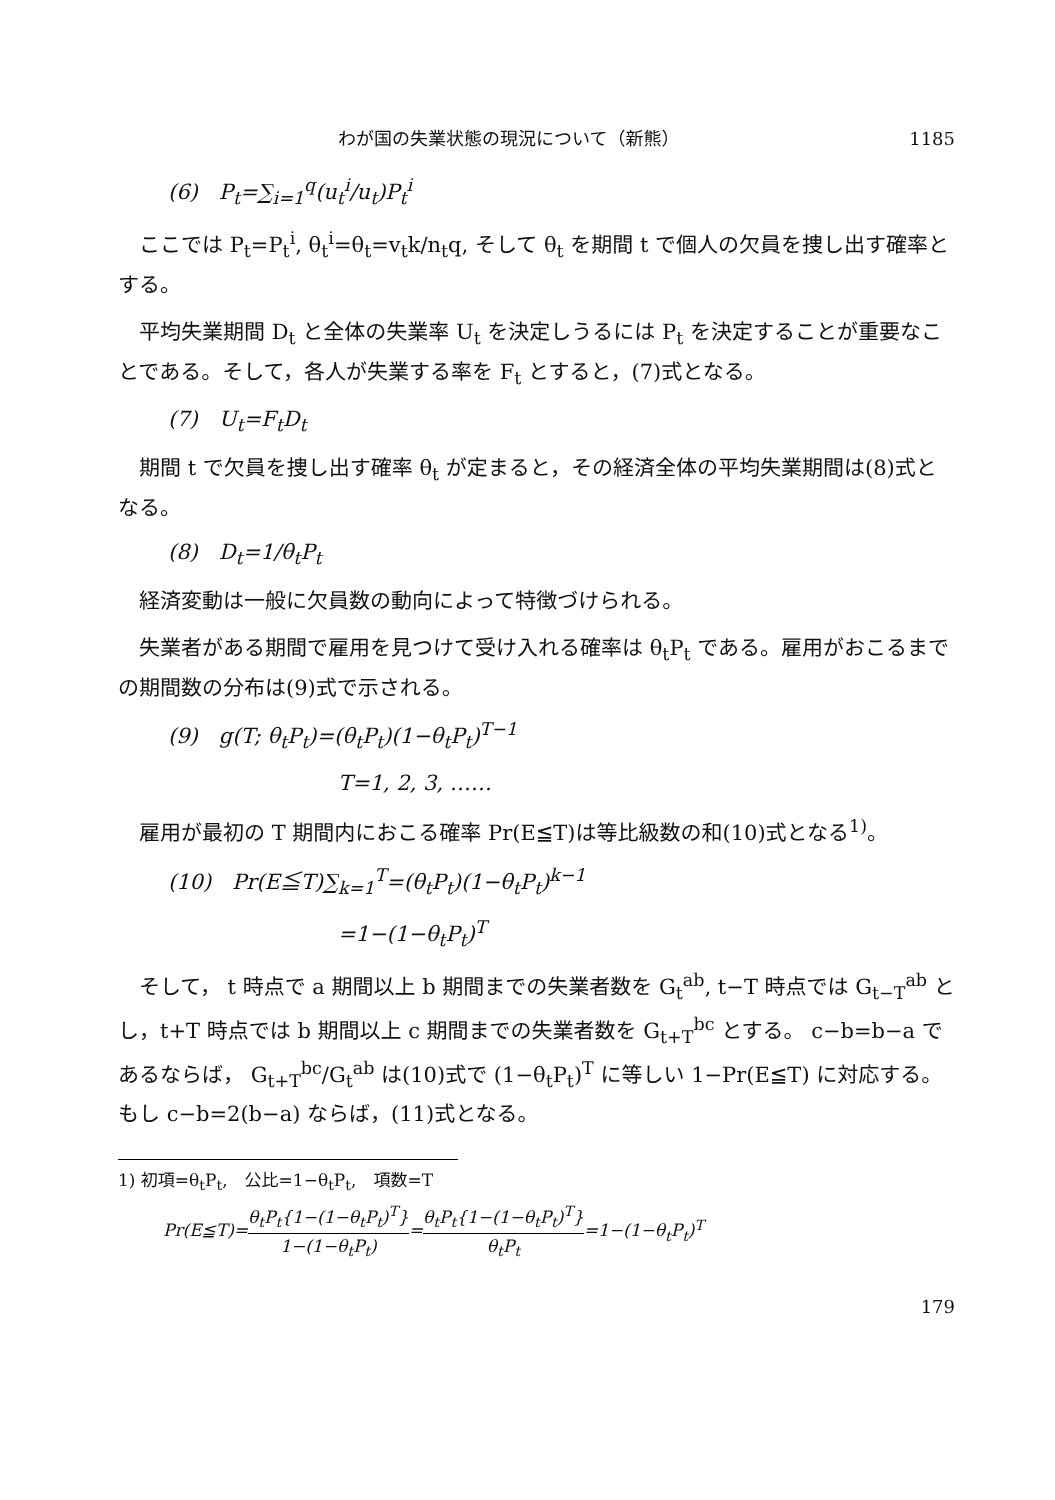わが国の失業状態の現況について（新熊） 1185
(6)　P<sub>t</sub>=∑<sub>i=1</sub><sup>q</sup>(u<sub>t</sub><sup>i</sup>/u<sub>t</sub>)P<sub>t</sub><sup>i</sup>
ここでは P<sub>t</sub>=P<sub>t</sub><sup>i</sup>, θ<sub>t</sub><sup>i</sup>=θ<sub>t</sub>=v<sub>t</sub>k/n<sub>t</sub>q, そして θ<sub>t</sub> を期間 t で個人の欠員を捜し出す確率とする。
平均失業期間 D<sub>t</sub> と全体の失業率 U<sub>t</sub> を決定しうるには P<sub>t</sub> を決定することが重要なことである。そして，各人が失業する率を F<sub>t</sub> とすると，(7)式となる。
(7)　U<sub>t</sub>=F<sub>t</sub>D<sub>t</sub>
期間 t で欠員を捜し出す確率 θ<sub>t</sub> が定まると，その経済全体の平均失業期間は(8)式となる。
(8)　D<sub>t</sub>=1/θ<sub>t</sub>P<sub>t</sub>
経済変動は一般に欠員数の動向によって特徴づけられる。
失業者がある期間で雇用を見つけて受け入れる確率は θ<sub>t</sub>P<sub>t</sub> である。雇用がおこるまでの期間数の分布は(9)式で示される。
(9)　g(T; θ<sub>t</sub>P<sub>t</sub>)=(θ<sub>t</sub>P<sub>t</sub>)(1−θ<sub>t</sub>P<sub>t</sub>)<sup>T−1</sup>
T=1, 2, 3, ……
雇用が最初の T 期間内におこる確率 Pr(E≦T)は等比級数の和(10)式となる<sup>1)</sup>。
(10)　Pr(E≦T)∑<sub>k=1</sub><sup>T</sup>=(θ<sub>t</sub>P<sub>t</sub>)(1−θ<sub>t</sub>P<sub>t</sub>)<sup>k−1</sup>
=1−(1−θ<sub>t</sub>P<sub>t</sub>)<sup>T</sup>
そして， t 時点で a 期間以上 b 期間までの失業者数を G<sub>t</sub><sup>ab</sup>, t−T 時点では G<sub>t−T</sub><sup>ab</sup> とし，t+T 時点では b 期間以上 c 期間までの失業者数を G<sub>t+T</sub><sup>bc</sup> とする。 c−b=b−a であるならば， G<sub>t+T</sub><sup>bc</sup>/G<sub>t</sub><sup>ab</sup> は(10)式で (1−θ<sub>t</sub>P<sub>t</sub>)<sup>T</sup> に等しい 1−Pr(E≦T) に対応する。もし c−b=2(b−a) ならば，(11)式となる。
1) 初項=θ<sub>t</sub>P<sub>t</sub>,　公比=1−θ<sub>t</sub>P<sub>t</sub>,　項数=T
Pr(E≦T)=θ<sub>t</sub>P<sub>t</sub>{1−(1−θ<sub>t</sub>P<sub>t</sub>)<sup>T</sup>} 1−(1−θ<sub>t</sub>P<sub>t</sub>)=θ<sub>t</sub>P<sub>t</sub>{1−(1−θ<sub>t</sub>P<sub>t</sub>)<sup>T</sup>} θ<sub>t</sub>P<sub>t</sub>=1−(1−θ<sub>t</sub>P<sub>t</sub>)<sup>T</sup>
179